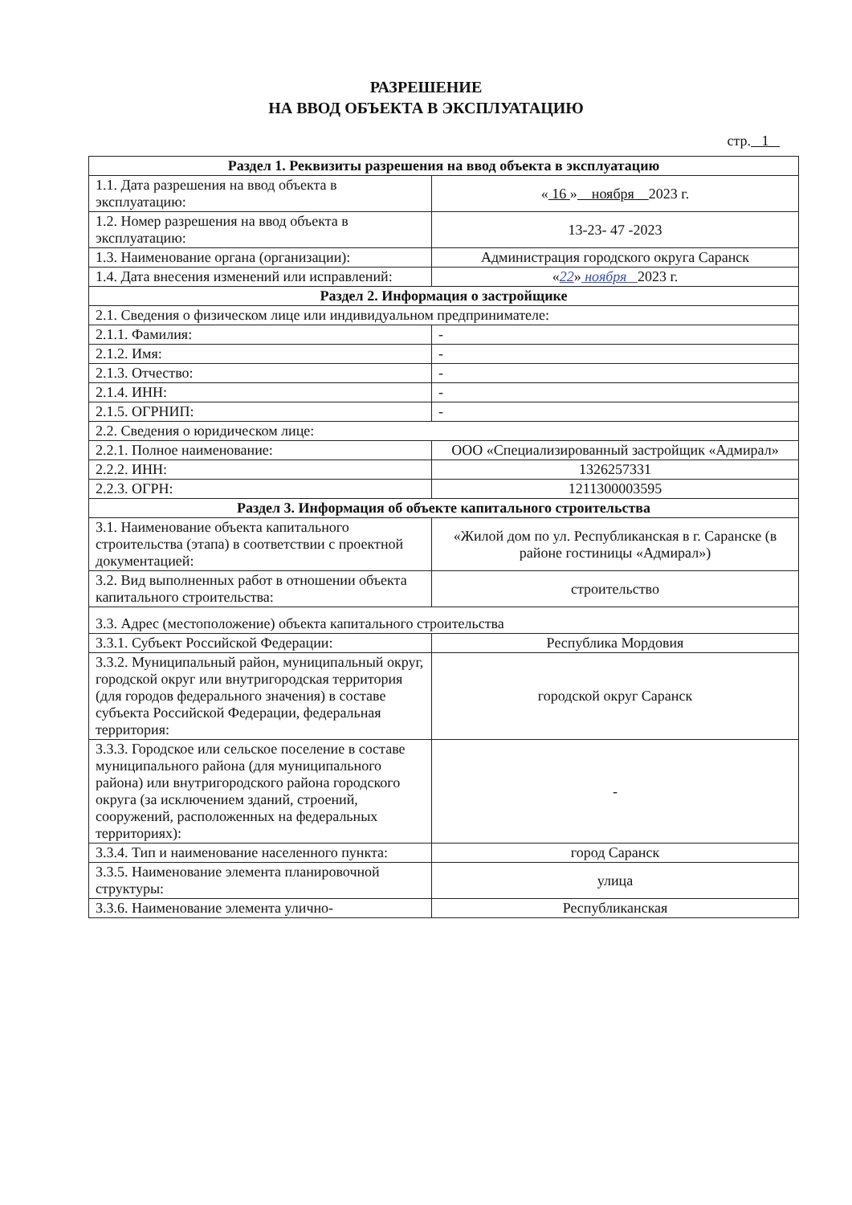РАЗРЕШЕНИЕ
НА ВВОД ОБЪЕКТА В ЭКСПЛУАТАЦИЮ
стр. 1
| Раздел 1. Реквизиты разрешения на ввод объекта в эксплуатацию | |
| --- | --- |
| 1.1. Дата разрешения на ввод объекта в эксплуатацию: | « 16 » ноября 2023 г. |
| 1.2. Номер разрешения на ввод объекта в эксплуатацию: | 13-23- 47 -2023 |
| 1.3. Наименование органа (организации): | Администрация городского округа Саранск |
| 1.4. Дата внесения изменений или исправлений: | « 22 » ноября 2023 г. |
| Раздел 2. Информация о застройщике | |
| 2.1. Сведения о физическом лице или индивидуальном предпринимателе: | |
| 2.1.1. Фамилия: | - |
| 2.1.2. Имя: | - |
| 2.1.3. Отчество: | - |
| 2.1.4. ИНН: | - |
| 2.1.5. ОГРНИП: | - |
| 2.2. Сведения о юридическом лице: | |
| 2.2.1. Полное наименование: | ООО «Специализированный застройщик «Адмирал» |
| 2.2.2. ИНН: | 1326257331 |
| 2.2.3. ОГРН: | 1211300003595 |
| Раздел 3. Информация об объекте капитального строительства | |
| 3.1. Наименование объекта капитального строительства (этапа) в соответствии с проектной документацией: | «Жилой дом по ул. Республиканская в г. Саранске (в районе гостиницы «Адмирал») |
| 3.2. Вид выполненных работ в отношении объекта капитального строительства: | строительство |
| 3.3. Адрес (местоположение) объекта капитального строительства | |
| 3.3.1. Субъект Российской Федерации: | Республика Мордовия |
| 3.3.2. Муниципальный район, муниципальный округ, городской округ или внутригородская территория (для городов федерального значения) в составе субъекта Российской Федерации, федеральная территория: | городской округ Саранск |
| 3.3.3. Городское или сельское поселение в составе муниципального района (для муниципального района) или внутригородского района городского округа (за исключением зданий, строений, сооружений, расположенных на федеральных территориях): | - |
| 3.3.4. Тип и наименование населенного пункта: | город Саранск |
| 3.3.5. Наименование элемента планировочной структуры: | улица |
| 3.3.6. Наименование элемента улично- | Республиканская |